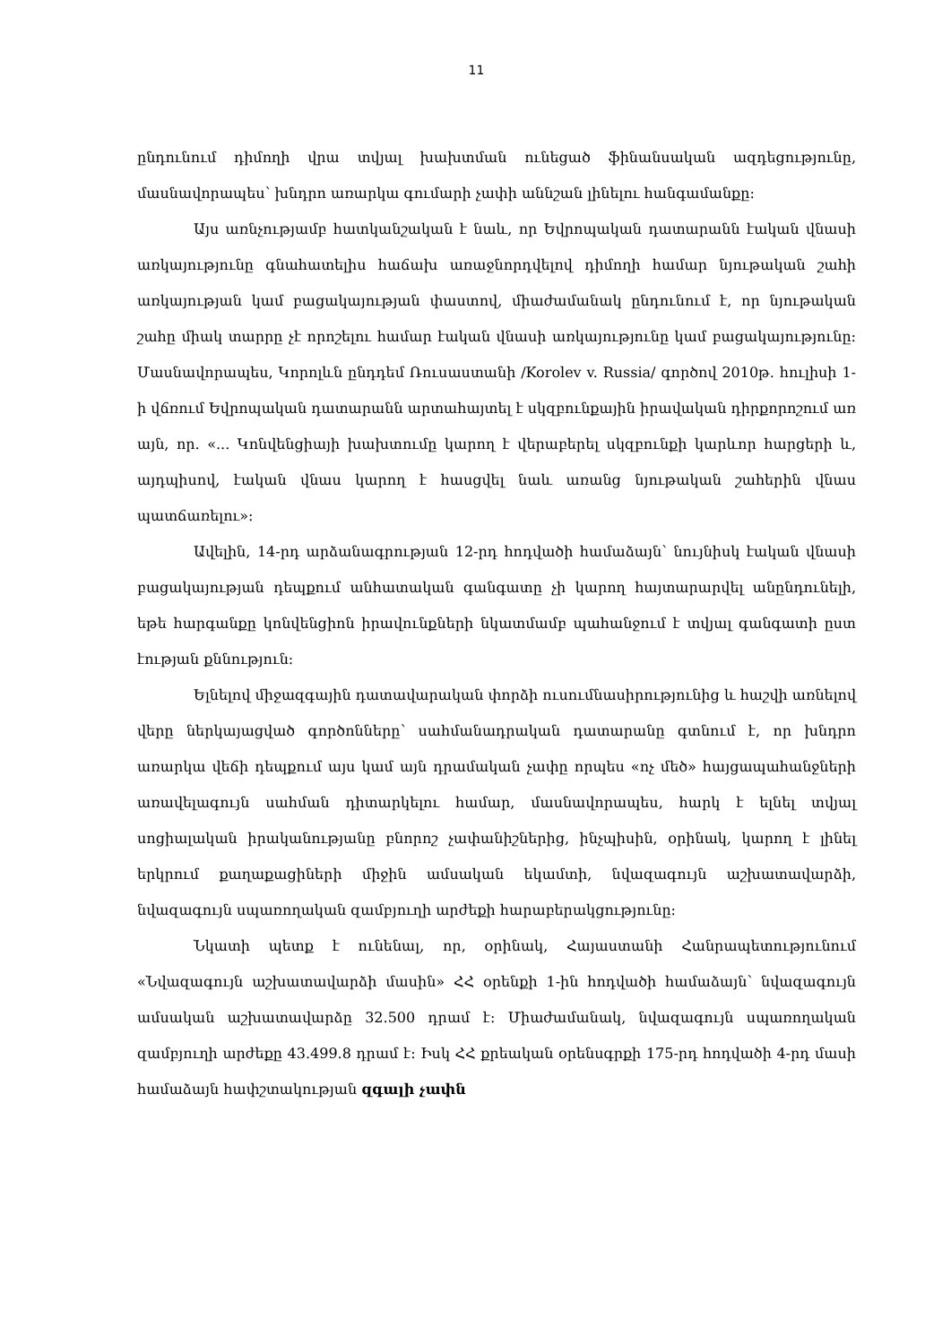11
ընդունում դիմողի վրա տվյալ խախտման ունեցած ֆինանսական ազդեցությունը, մասնավորապես՝ խնդրո առարկա գումարի չափի աննշան լինելու հանգամանքը։
Այս առնչությամբ հատկանշական է նաև, որ Եվրոպական դատարանն էական վնասի առկայությունը գնահատելիս հաճախ առաջնորդվելով դիմողի համար նյութական շահի առկայության կամ բացակայության փաստով, միաժամանակ ընդունում է, որ նյութական շահը միակ տարրը չէ որոշելու համար էական վնասի առկայությունը կամ բացակայությունը։ Մասնավորապես, Կորոլևն ընդդեմ Ռուսաստանի /Korolev v. Russia/ գործով 2010թ. հուլիսի 1-ի վճռում Եվրոպական դատարանն արտահայտել է սկզբունքային իրավական դիրքորոշում առ այն, որ. «... Կոնվենցիայի խախտումը կարող է վերաբերել սկզբունքի կարևոր հարցերի և, այդպիսով, էական վնաս կարող է հասցվել նաև առանց նյութական շահերին վնաս պատճառելու»։
Ավելին, 14-րդ արձանագրության 12-րդ հոդվածի համաձայն՝ նույնիսկ էական վնասի բացակայության դեպքում անհատական գանգատը չի կարող հայտարարվել անընդունելի, եթե հարգանքը կոնվենցիոն իրավունքների նկատմամբ պահանջում է տվյալ գանգատի ըստ էության քննություն։
Ելնելով միջազգային դատավարական փորձի ուսումնասիրությունից և հաշվի առնելով վերը ներկայացված գործոնները՝ սահմանադրական դատարանը գտնում է, որ խնդրո առարկա վեճի դեպքում այս կամ այն դրամական չափը որպես «ոչ մեծ» հայցապահանջների առավելագույն սահման դիտարկելու համար, մասնավորապես, հարկ է ելնել տվյալ սոցիալական իրականությանը բնորոշ չափանիշներից, ինչպիսին, օրինակ, կարող է լինել երկրում քաղաքացիների միջին ամսական եկամտի, նվազագույն աշխատավարձի, նվազագույն սպառողական զամբյուղի արժեքի հարաբերակցությունը։
Նկատի պետք է ունենալ, որ, օրինակ, Հայաստանի Հանրապետությունում «Նվազագույն աշխատավարձի մասին» ՀՀ օրենքի 1-ին հոդվածի համաձայն՝ նվազագույն ամսական աշխատավարձը 32.500 դրամ է։ Միաժամանակ, նվազագույն սպառողական զամբյուղի արժեքը 43.499.8 դրամ է։ Իսկ ՀՀ քրեական օրենսգրքի 175-րդ հոդվածի 4-րդ մասի համաձայն հափշտակության զգալի չափն